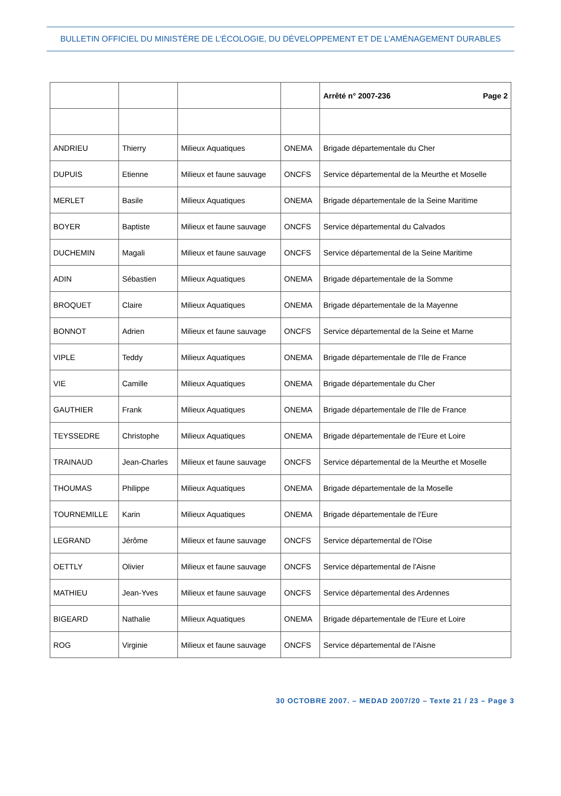BULLETIN OFFICIEL DU MINISTÈRE DE L’ÉCOLOGIE, DU DÉVELOPPEMENT ET DE L’AMÉNAGEMENT DURABLES
| | | | | Arrêté n° 2007-236 Page 2 |
| --- | --- | --- | --- | --- |
| ANDRIEU | Thierry | Milieux Aquatiques | ONEMA | Brigade départementale du Cher |
| DUPUIS | Etienne | Milieux et faune sauvage | ONCFS | Service départemental de la Meurthe et Moselle |
| MERLET | Basile | Milieux Aquatiques | ONEMA | Brigade départementale de la Seine Maritime |
| BOYER | Baptiste | Milieux et faune sauvage | ONCFS | Service départemental du Calvados |
| DUCHEMIN | Magali | Milieux et faune sauvage | ONCFS | Service départemental de la Seine Maritime |
| ADIN | Sébastien | Milieux Aquatiques | ONEMA | Brigade départementale de la Somme |
| BROQUET | Claire | Milieux Aquatiques | ONEMA | Brigade départementale de la Mayenne |
| BONNOT | Adrien | Milieux et faune sauvage | ONCFS | Service départemental de la Seine et Marne |
| VIPLE | Teddy | Milieux Aquatiques | ONEMA | Brigade départementale de l'Ile de France |
| VIE | Camille | Milieux Aquatiques | ONEMA | Brigade départementale du Cher |
| GAUTHIER | Frank | Milieux Aquatiques | ONEMA | Brigade départementale de l'Ile de France |
| TEYSSEDRE | Christophe | Milieux Aquatiques | ONEMA | Brigade départementale de l'Eure et Loire |
| TRAINAUD | Jean-Charles | Milieux et faune sauvage | ONCFS | Service départemental de la Meurthe et Moselle |
| THOUMAS | Philippe | Milieux Aquatiques | ONEMA | Brigade départementale de la Moselle |
| TOURNEMILLE | Karin | Milieux Aquatiques | ONEMA | Brigade départementale de l'Eure |
| LEGRAND | Jérôme | Milieux et faune sauvage | ONCFS | Service départemental de l'Oise |
| OETTLY | Olivier | Milieux et faune sauvage | ONCFS | Service départemental de l'Aisne |
| MATHIEU | Jean-Yves | Milieux et faune sauvage | ONCFS | Service départemental des Ardennes |
| BIGEARD | Nathalie | Milieux Aquatiques | ONEMA | Brigade départementale de l'Eure et Loire |
| ROG | Virginie | Milieux et faune sauvage | ONCFS | Service départemental de l'Aisne |
30 OCTOBRE 2007. – MEDAD 2007/20 – Texte 21 / 23 – Page 3